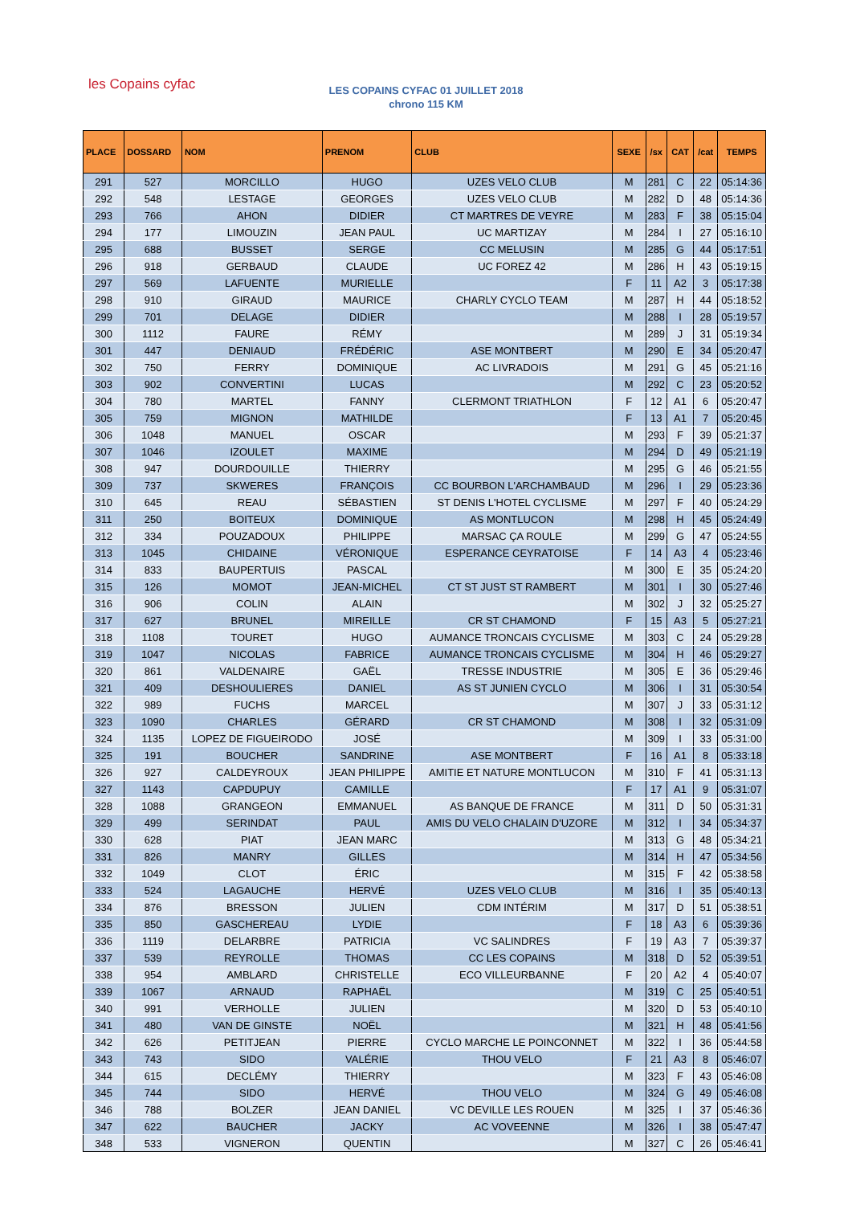les Copains cyfac
LES COPAINS CYFAC 01 JUILLET 2018
chrono 115 KM
| PLACE | DOSSARD | NOM | PRENOM | CLUB | SEXE | /sx | CAT | /cat | TEMPS |
| --- | --- | --- | --- | --- | --- | --- | --- | --- | --- |
| 291 | 527 | MORCILLO | HUGO | UZES VELO CLUB | M | 281 | C | 22 | 05:14:36 |
| 292 | 548 | LESTAGE | GEORGES | UZES VELO CLUB | M | 282 | D | 48 | 05:14:36 |
| 293 | 766 | AHON | DIDIER | CT MARTRES DE VEYRE | M | 283 | F | 38 | 05:15:04 |
| 294 | 177 | LIMOUZIN | JEAN PAUL | UC MARTIZAY | M | 284 | I | 27 | 05:16:10 |
| 295 | 688 | BUSSET | SERGE | CC MELUSIN | M | 285 | G | 44 | 05:17:51 |
| 296 | 918 | GERBAUD | CLAUDE | UC FOREZ 42 | M | 286 | H | 43 | 05:19:15 |
| 297 | 569 | LAFUENTE | MURIELLE | | F | 11 | A2 | 3 | 05:17:38 |
| 298 | 910 | GIRAUD | MAURICE | CHARLY CYCLO TEAM | M | 287 | H | 44 | 05:18:52 |
| 299 | 701 | DELAGE | DIDIER | | M | 288 | I | 28 | 05:19:57 |
| 300 | 1112 | FAURE | RÉMY | | M | 289 | J | 31 | 05:19:34 |
| 301 | 447 | DENIAUD | FRÉDÉRIC | ASE MONTBERT | M | 290 | E | 34 | 05:20:47 |
| 302 | 750 | FERRY | DOMINIQUE | AC LIVRADOIS | M | 291 | G | 45 | 05:21:16 |
| 303 | 902 | CONVERTINI | LUCAS | | M | 292 | C | 23 | 05:20:52 |
| 304 | 780 | MARTEL | FANNY | CLERMONT TRIATHLON | F | 12 | A1 | 6 | 05:20:47 |
| 305 | 759 | MIGNON | MATHILDE | | F | 13 | A1 | 7 | 05:20:45 |
| 306 | 1048 | MANUEL | OSCAR | | M | 293 | F | 39 | 05:21:37 |
| 307 | 1046 | IZOULET | MAXIME | | M | 294 | D | 49 | 05:21:19 |
| 308 | 947 | DOURDOUILLE | THIERRY | | M | 295 | G | 46 | 05:21:55 |
| 309 | 737 | SKWERES | FRANÇOIS | CC BOURBON L'ARCHAMBAUD | M | 296 | I | 29 | 05:23:36 |
| 310 | 645 | REAU | SÉBASTIEN | ST DENIS L'HOTEL CYCLISME | M | 297 | F | 40 | 05:24:29 |
| 311 | 250 | BOITEUX | DOMINIQUE | AS MONTLUCON | M | 298 | H | 45 | 05:24:49 |
| 312 | 334 | POUZADOUX | PHILIPPE | MARSAC ÇA ROULE | M | 299 | G | 47 | 05:24:55 |
| 313 | 1045 | CHIDAINE | VÉRONIQUE | ESPERANCE CEYRATOISE | F | 14 | A3 | 4 | 05:23:46 |
| 314 | 833 | BAUPERTUIS | PASCAL | | M | 300 | E | 35 | 05:24:20 |
| 315 | 126 | MOMOT | JEAN-MICHEL | CT ST JUST ST RAMBERT | M | 301 | I | 30 | 05:27:46 |
| 316 | 906 | COLIN | ALAIN | | M | 302 | J | 32 | 05:25:27 |
| 317 | 627 | BRUNEL | MIREILLE | CR ST CHAMOND | F | 15 | A3 | 5 | 05:27:21 |
| 318 | 1108 | TOURET | HUGO | AUMANCE TRONCAIS CYCLISME | M | 303 | C | 24 | 05:29:28 |
| 319 | 1047 | NICOLAS | FABRICE | AUMANCE TRONCAIS CYCLISME | M | 304 | H | 46 | 05:29:27 |
| 320 | 861 | VALDENAIRE | GAËL | TRESSE INDUSTRIE | M | 305 | E | 36 | 05:29:46 |
| 321 | 409 | DESHOULIERES | DANIEL | AS ST JUNIEN CYCLO | M | 306 | I | 31 | 05:30:54 |
| 322 | 989 | FUCHS | MARCEL | | M | 307 | J | 33 | 05:31:12 |
| 323 | 1090 | CHARLES | GÉRARD | CR ST CHAMOND | M | 308 | I | 32 | 05:31:09 |
| 324 | 1135 | LOPEZ DE FIGUEIRODO | JOSÉ | | M | 309 | I | 33 | 05:31:00 |
| 325 | 191 | BOUCHER | SANDRINE | ASE MONTBERT | F | 16 | A1 | 8 | 05:33:18 |
| 326 | 927 | CALDEYROUX | JEAN PHILIPPE | AMITIE ET NATURE MONTLUCON | M | 310 | F | 41 | 05:31:13 |
| 327 | 1143 | CAPDUPUY | CAMILLE | | F | 17 | A1 | 9 | 05:31:07 |
| 328 | 1088 | GRANGEON | EMMANUEL | AS BANQUE DE FRANCE | M | 311 | D | 50 | 05:31:31 |
| 329 | 499 | SERINDAT | PAUL | AMIS DU VELO CHALAIN D'UZORE | M | 312 | I | 34 | 05:34:37 |
| 330 | 628 | PIAT | JEAN MARC | | M | 313 | G | 48 | 05:34:21 |
| 331 | 826 | MANRY | GILLES | | M | 314 | H | 47 | 05:34:56 |
| 332 | 1049 | CLOT | ÉRIC | | M | 315 | F | 42 | 05:38:58 |
| 333 | 524 | LAGAUCHE | HERVÉ | UZES VELO CLUB | M | 316 | I | 35 | 05:40:13 |
| 334 | 876 | BRESSON | JULIEN | CDM INTÉRIM | M | 317 | D | 51 | 05:38:51 |
| 335 | 850 | GASCHEREAU | LYDIE | | F | 18 | A3 | 6 | 05:39:36 |
| 336 | 1119 | DELARBRE | PATRICIA | VC SALINDRES | F | 19 | A3 | 7 | 05:39:37 |
| 337 | 539 | REYROLLE | THOMAS | CC LES COPAINS | M | 318 | D | 52 | 05:39:51 |
| 338 | 954 | AMBLARD | CHRISTELLE | ECO VILLEURBANNE | F | 20 | A2 | 4 | 05:40:07 |
| 339 | 1067 | ARNAUD | RAPHAËL | | M | 319 | C | 25 | 05:40:51 |
| 340 | 991 | VERHOLLE | JULIEN | | M | 320 | D | 53 | 05:40:10 |
| 341 | 480 | VAN DE GINSTE | NOËL | | M | 321 | H | 48 | 05:41:56 |
| 342 | 626 | PETITJEAN | PIERRE | CYCLO MARCHE LE POINCONNET | M | 322 | I | 36 | 05:44:58 |
| 343 | 743 | SIDO | VALÉRIE | THOU VELO | F | 21 | A3 | 8 | 05:46:07 |
| 344 | 615 | DECLÉMY | THIERRY | | M | 323 | F | 43 | 05:46:08 |
| 345 | 744 | SIDO | HERVÉ | THOU VELO | M | 324 | G | 49 | 05:46:08 |
| 346 | 788 | BOLZER | JEAN DANIEL | VC DEVILLE LES ROUEN | M | 325 | I | 37 | 05:46:36 |
| 347 | 622 | BAUCHER | JACKY | AC VOVEENNE | M | 326 | I | 38 | 05:47:47 |
| 348 | 533 | VIGNERON | QUENTIN | | M | 327 | C | 26 | 05:46:41 |